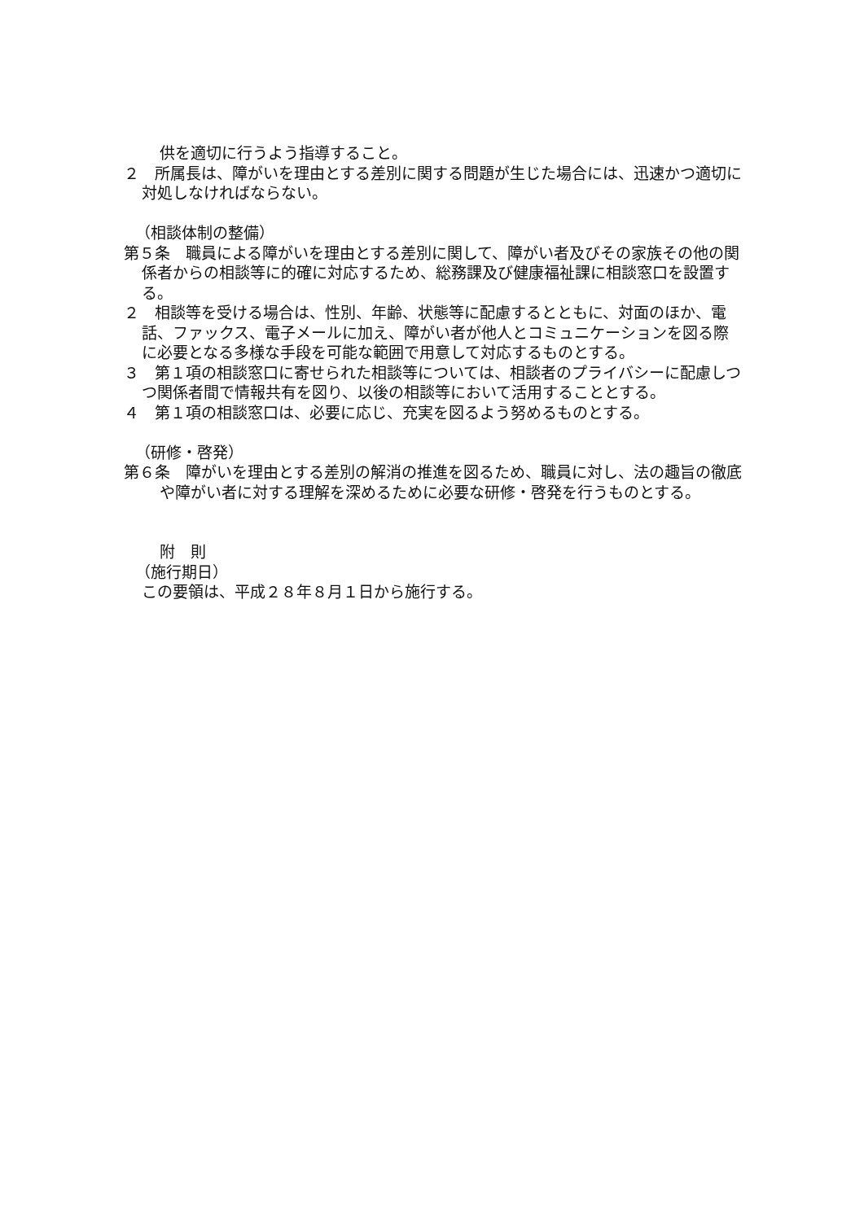供を適切に行うよう指導すること。
２　所属長は、障がいを理由とする差別に関する問題が生じた場合には、迅速かつ適切に対処しなければならない。
（相談体制の整備）
第５条　職員による障がいを理由とする差別に関して、障がい者及びその家族その他の関係者からの相談等に的確に対応するため、総務課及び健康福祉課に相談窓口を設置する。
２　相談等を受ける場合は、性別、年齢、状態等に配慮するとともに、対面のほか、電話、ファックス、電子メールに加え、障がい者が他人とコミュニケーションを図る際に必要となる多様な手段を可能な範囲で用意して対応するものとする。
３　第１項の相談窓口に寄せられた相談等については、相談者のプライバシーに配慮しつつ関係者間で情報共有を図り、以後の相談等において活用することとする。
４　第１項の相談窓口は、必要に応じ、充実を図るよう努めるものとする。
（研修・啓発）
第６条　障がいを理由とする差別の解消の推進を図るため、職員に対し、法の趣旨の徹底や障がい者に対する理解を深めるために必要な研修・啓発を行うものとする。
附　則
（施行期日）
この要領は、平成２８年８月１日から施行する。